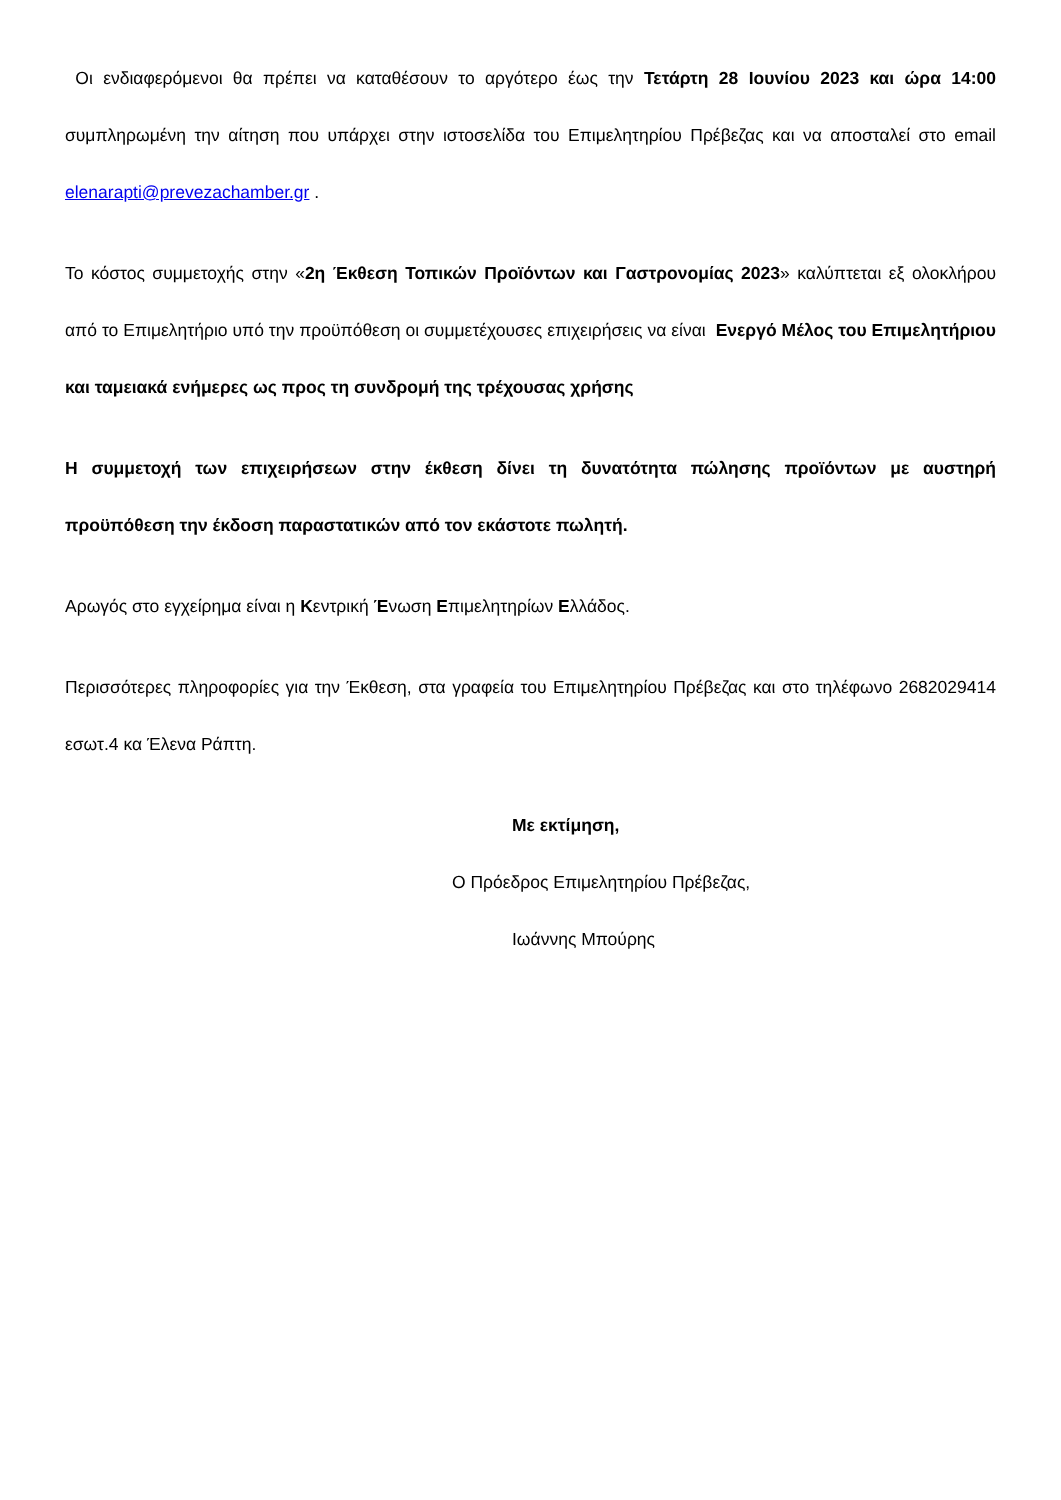Οι ενδιαφερόμενοι θα πρέπει να καταθέσουν το αργότερο έως την Τετάρτη 28 Ιουνίου 2023 και ώρα 14:00 συμπληρωμένη την αίτηση που υπάρχει στην ιστοσελίδα του Επιμελητηρίου Πρέβεζας και να αποσταλεί στο email elenarapti@prevezachamber.gr .
Το κόστος συμμετοχής στην «2η Έκθεση Τοπικών Προϊόντων και Γαστρονομίας 2023» καλύπτεται εξ ολοκλήρου από το Επιμελητήριο υπό την προϋπόθεση οι συμμετέχουσες επιχειρήσεις να είναι Ενεργό Μέλος του Επιμελητήριου και ταμειακά ενήμερες ως προς τη συνδρομή της τρέχουσας χρήσης
Η συμμετοχή των επιχειρήσεων στην έκθεση δίνει τη δυνατότητα πώλησης προϊόντων με αυστηρή προϋπόθεση την έκδοση παραστατικών από τον εκάστοτε πωλητή.
Αρωγός στο εγχείρημα είναι η Κεντρική Ένωση Επιμελητηρίων Ελλάδος.
Περισσότερες πληροφορίες για την Έκθεση, στα γραφεία του Επιμελητηρίου Πρέβεζας και στο τηλέφωνο 2682029414 εσωτ.4 κα Έλενα Ράπτη.
Με εκτίμηση,
Ο Πρόεδρος Επιμελητηρίου Πρέβεζας,
Ιωάννης Μπούρης